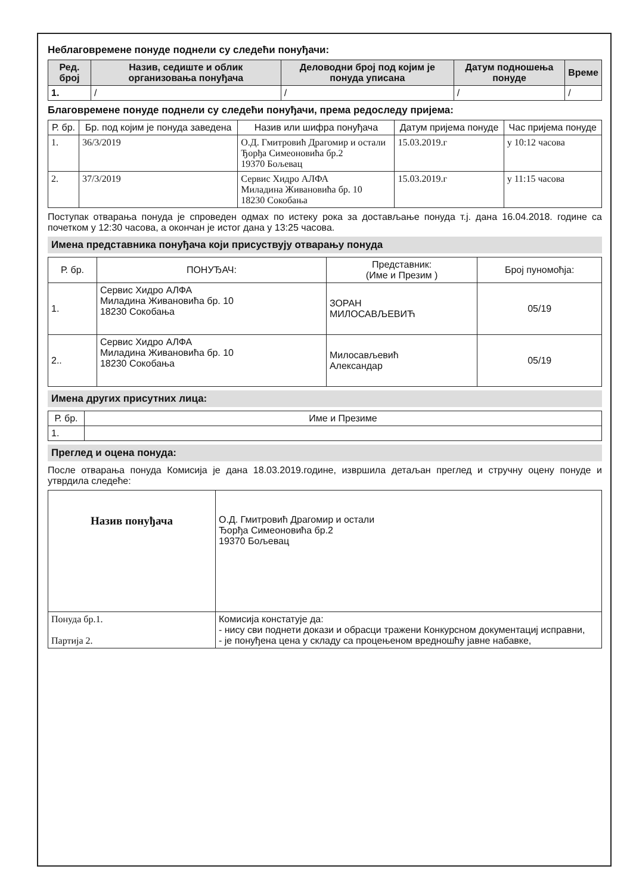Неблаговремене понуде поднели су следећи понуђачи:
| Ред. број | Назив, седиште и облик организовања понуђача | Деловодни број под којим је понуда уписана | Датум подношења понуде | Време |
| --- | --- | --- | --- | --- |
| 1. | / | / | / | / |
Благовремене понуде поднели су следећи понуђачи, према редоследу пријема:
| Р. бр. | Бр. под којим је понуда заведена | Назив или шифра понуђача | Датум пријема понуде | Час пријема понуде |
| --- | --- | --- | --- | --- |
| 1. | 36/3/2019 | О.Д. Гмитровић Драгомир и остали Ђорђа Симеоновића бр.2 19370 Бољевац | 15.03.2019.г | у 10:12 часова |
| 2. | 37/3/2019 | Сервис Хидро АЛФА Миладина Живановића бр. 10 18230 Сокобања | 15.03.2019.г | у 11:15 часова |
Поступак отварања понуда је спроведен одмах по истеку рока за достављање понуда т.ј. дана 16.04.2018. године са почетком у 12:30 часова, а окончан је истог дана у 13:25 часова.
Имена представника понуђача који присуствују отварању понуда
| Р. бр. | ПОНУЂАЧ: | Представник: (Име и Презим ) | Број пуномоћја: |
| --- | --- | --- | --- |
| 1. | Сервис Хидро АЛФА Миладина Живановића бр. 10 18230 Сокобања | ЗОРАН МИЛОСАВЉЕВИЋ | 05/19 |
| 2.. | Сервис Хидро АЛФА Миладина Живановића бр. 10 18230 Сокобања | Милосављевић Александар | 05/19 |
Имена других присутних лица:
| Р. бр. | Име и Презиме |
| --- | --- |
| 1. | |
Преглед и оцена понуда:
После отварања понуда Комисија је дана 18.03.2019.године, извршила детаљан преглед и стручну оцену понуде и утврдила следеће:
| Назив понуђача | О.Д. Гмитровић Драгомир и остали Ђорђа Симеоновића бр.2 19370 Бољевац |
| Понуда бр.1. Партија 2. | Комисија констатује да: - нису сви поднети докази и обрасци тражени Конкурсном документациј исправни, - је понуђена цена у складу са процењеном вредношћу јавне набавке, |